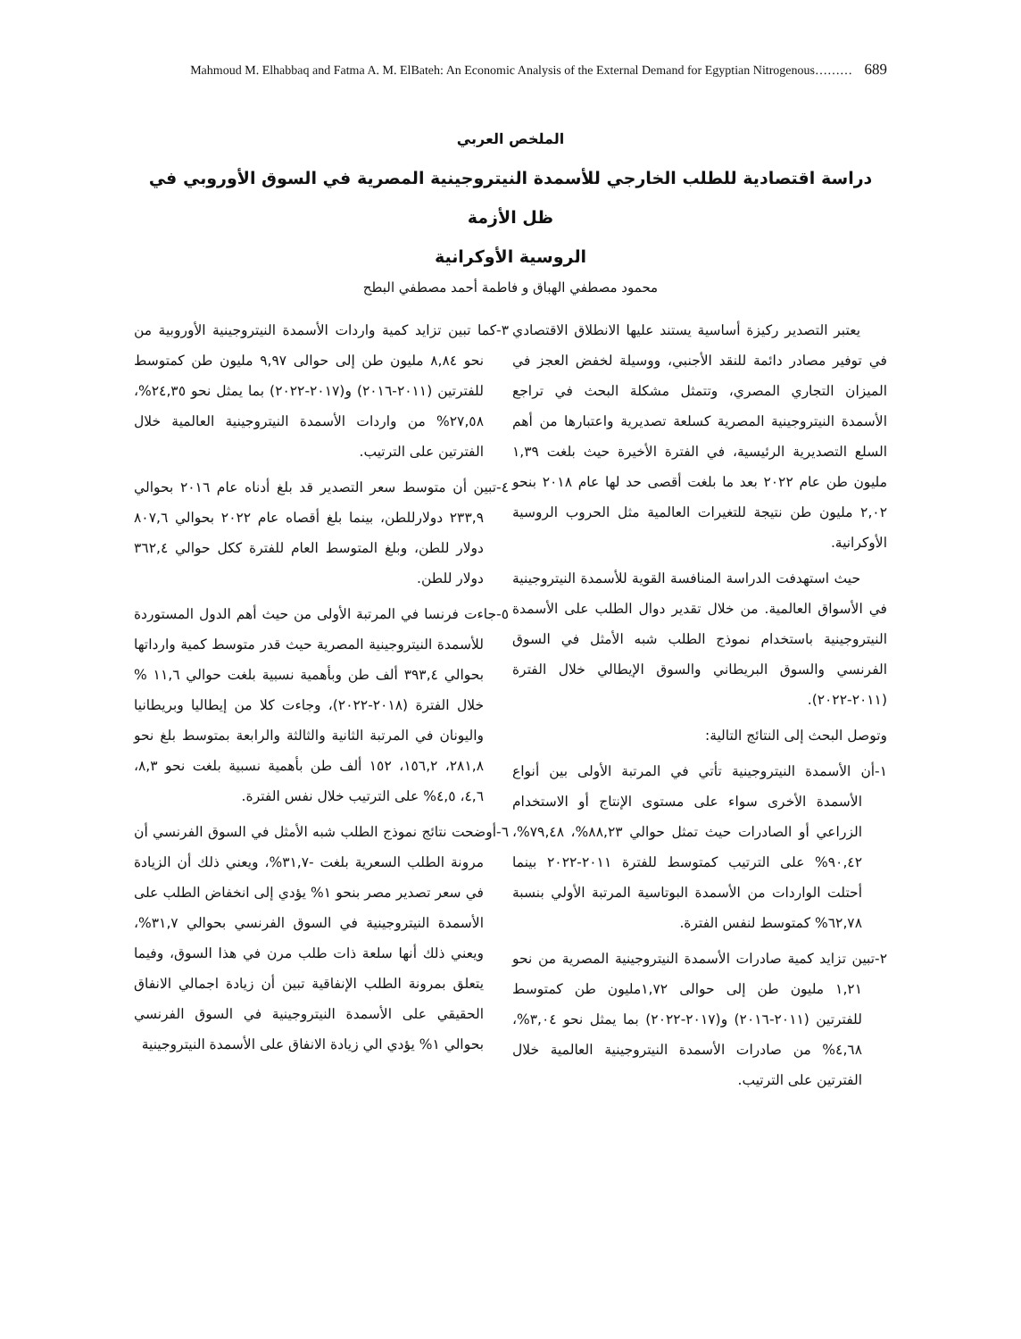Mahmoud M. Elhabbaq and Fatma A. M. ElBateh: An Economic Analysis of the External Demand for Egyptian Nitrogenous……… 689
الملخص العربي
دراسة اقتصادية للطلب الخارجي للأسمدة النيتروجينية المصرية في السوق الأوروبي في ظل الأزمة
الروسية الأوكرانية
محمود مصطفي الهباق و فاطمة أحمد مصطفي البطح
يعتبر التصدير ركيزة أساسية يستند عليها الانطلاق الاقتصادي في توفير مصادر دائمة للنقد الأجنبي، ووسيلة لخفض العجز في الميزان التجاري المصري، وتتمثل مشكلة البحث في تراجع الأسمدة النيتروجينية المصرية كسلعة تصديرية واعتبارها من أهم السلع التصديرية الرئيسية، في الفترة الأخيرة حيث بلغت ١,٣٩ مليون طن عام ٢٠٢٢ بعد ما بلغت أقصى حد لها عام ٢٠١٨ بنحو ٢,٠٢ مليون طن نتيجة للتغيرات العالمية مثل الحروب الروسية الأوكرانية.
حيث استهدفت الدراسة المنافسة القوية للأسمدة النيتروجينية في الأسواق العالمية. من خلال تقدير دوال الطلب على الأسمدة النيتروجينية باستخدام نموذج الطلب شبه الأمثل في السوق الفرنسي والسوق البريطاني والسوق الإيطالي خلال الفترة (٢٠١١-٢٠٢٢).
وتوصل البحث إلى النتائج التالية:
١-أن الأسمدة النيتروجينية تأتي في المرتبة الأولى بين أنواع الأسمدة الأخرى سواء على مستوى الإنتاج أو الاستخدام الزراعي أو الصادرات حيث تمثل حوالي ٨٨,٢٣%، ٧٩,٤٨%، ٩٠,٤٢% على الترتيب كمتوسط للفترة ٢٠١١-٢٠٢٢ بينما أحتلت الواردات من الأسمدة البوتاسية المرتبة الأولي بنسبة ٦٢,٧٨% كمتوسط لنفس الفترة.
٢-تبين تزايد كمية صادرات الأسمدة النيتروجينية المصرية من نحو ١,٢١ مليون طن إلى حوالى ١,٧٢مليون طن كمتوسط للفترتين (٢٠١١-٢٠١٦) و(٢٠١٧-٢٠٢٢) بما يمثل نحو ٣,٠٤%، ٤,٦٨% من صادرات الأسمدة النيتروجينية العالمية خلال الفترتين على الترتيب.
٣-كما تبين تزايد كمية واردات الأسمدة النيتروجينية الأوروبية من نحو ٨,٨٤ مليون طن إلى حوالى ٩,٩٧ مليون طن كمتوسط للفترتين (٢٠١١-٢٠١٦) و(٢٠١٧-٢٠٢٢) بما يمثل نحو ٢٤,٣٥%، ٢٧,٥٨% من واردات الأسمدة النيتروجينية العالمية خلال الفترتين على الترتيب.
٤-تبين أن متوسط سعر التصدير قد بلغ أدناه عام ٢٠١٦ بحوالي ٢٣٣,٩ دولارللطن، بينما بلغ أقصاه عام ٢٠٢٢ بحوالي ٨٠٧,٦ دولار للطن، وبلغ المتوسط العام للفترة ككل حوالي ٣٦٢,٤ دولار للطن.
٥-جاءت فرنسا في المرتبة الأولى من حيث أهم الدول المستوردة للأسمدة النيتروجينية المصرية حيث قدر متوسط كمية وارداتها بحوالي ٣٩٣,٤ ألف طن وبأهمية نسبية بلغت حوالي ١١,٦ % خلال الفترة (٢٠١٨-٢٠٢٢)، وجاءت كلا من إيطاليا وبريطانيا واليونان في المرتبة الثانية والثالثة والرابعة بمتوسط بلغ نحو ٢٨١,٨، ١٥٦,٢، ١٥٢ ألف طن بأهمية نسبية بلغت نحو ٨,٣، ٤,٦، ٤,٥% على الترتيب خلال نفس الفترة.
٦-أوضحت نتائج نموذج الطلب شبه الأمثل في السوق الفرنسي أن مرونة الطلب السعرية بلغت -٣١,٧%، ويعني ذلك أن الزيادة في سعر تصدير مصر بنحو ١% يؤدي إلى انخفاض الطلب على الأسمدة النيتروجينية في السوق الفرنسي بحوالي ٣١,٧%، ويعني ذلك أنها سلعة ذات طلب مرن في هذا السوق، وفيما يتعلق بمرونة الطلب الإنفاقية تبين أن زيادة اجمالي الانفاق الحقيقي على الأسمدة النيتروجينية في السوق الفرنسي بحوالي ١% يؤدي الي زيادة الانفاق على الأسمدة النيتروجينية